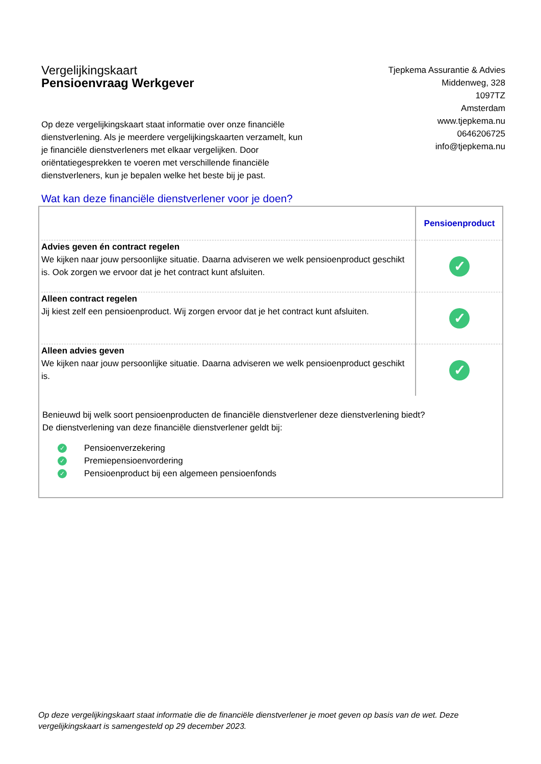Vergelijkingskaart
Pensioenvraag Werkgever
Tjepkema Assurantie & Advies
Middenweg, 328
1097TZ
Amsterdam
www.tjepkema.nu
0646206725
info@tjepkema.nu
Op deze vergelijkingskaart staat informatie over onze financiële dienstverlening. Als je meerdere vergelijkingskaarten verzamelt, kun je financiële dienstverleners met elkaar vergelijken. Door oriëntatiegesprekken te voeren met verschillende financiële dienstverleners, kun je bepalen welke het beste bij je past.
Wat kan deze financiële dienstverlener voor je doen?
| | Pensioenproduct |
| Advies geven én contract regelen We kijken naar jouw persoonlijke situatie. Daarna adviseren we welk pensioenproduct geschikt is. Ook zorgen we ervoor dat je het contract kunt afsluiten. | ✓ |
| Alleen contract regelen Jij kiest zelf een pensioenproduct. Wij zorgen ervoor dat je het contract kunt afsluiten. | ✓ |
| Alleen advies geven We kijken naar jouw persoonlijke situatie. Daarna adviseren we welk pensioenproduct geschikt is. | ✓ |
Benieuwd bij welk soort pensioenproducten de financiële dienstverlener deze dienstverlening biedt?
De dienstverlening van deze financiële dienstverlener geldt bij:
✓ Pensioenverzekering
✓ Premiepensioenvordering
✓ Pensioenproduct bij een algemeen pensioenfonds
Op deze vergelijkingskaart staat informatie die de financiële dienstverlener je moet geven op basis van de wet. Deze vergelijkingskaart is samengesteld op 29 december 2023.